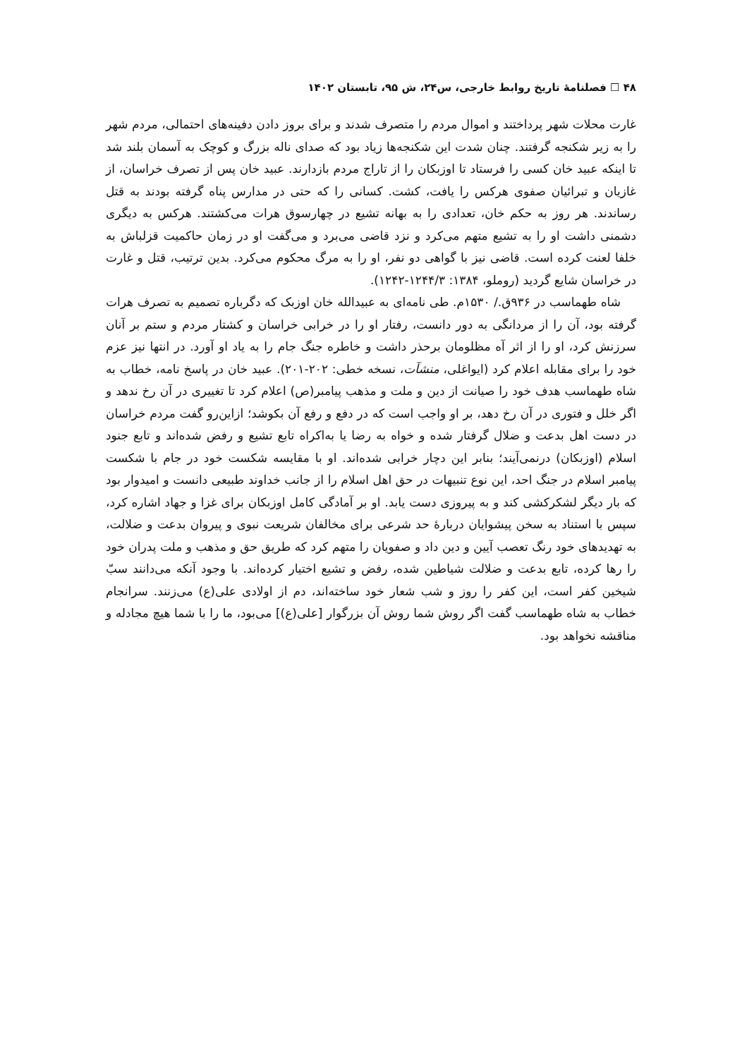۴۸ ☐ فصلنامهٔ تاریخ روابط خارجی، س۲۴، ش ۹۵، تابستان ۱۴۰۲
غارت محلات شهر پرداختند و اموال مردم را متصرف شدند و برای بروز دادن دفینه‌های احتمالی، مردم شهر را به زیر شکنجه گرفتند. چنان شدت این شکنجه‌ها زیاد بود که صدای ناله بزرگ و کوچک به آسمان بلند شد تا اینکه عبید خان کسی را فرستاد تا اوزبکان را از تاراج مردم بازدارند. عبید خان پس از تصرف خراسان، از غازیان و تبرائیان صفوی هرکس را یافت، کشت. کسانی را که حتی در مدارس پناه گرفته بودند به قتل رساندند. هر روز به حکم خان، تعدادی را به بهانه تشیع در چهارسوق هرات می‌کشتند. هرکس به دیگری دشمنی داشت او را به تشیع متهم می‌کرد و نزد قاضی می‌برد و می‌گفت او در زمان حاکمیت قزلباش به خلفا لعنت کرده است. قاضی نیز با گواهی دو نفر، او را به مرگ محکوم می‌کرد. بدین ترتیب، قتل و غارت در خراسان شایع گردید (روملو، ۱۳۸۴: ۱۲۴۴/۳-۱۲۴۲).
شاه طهماسب در ۹۳۶ق./ ۱۵۳۰م. طی نامه‌ای به عبیدالله خان اوزبک که دگرباره تصمیم به تصرف هرات گرفته بود، آن را از مردانگی به دور دانست، رفتار او را در خرابی خراسان و کشتار مردم و ستم بر آنان سرزنش کرد، او را از اثر آه مظلومان برحذر داشت و خاطره جنگ جام را به یاد او آورد. در انتها نیز عزم خود را برای مقابله اعلام کرد (ایواغلی، منشآت، نسخه خطی: ۲۰۲-۲۰۱). عبید خان در پاسخ نامه، خطاب به شاه طهماسب هدف خود را صیانت از دین و ملت و مذهب پیامبر(ص) اعلام کرد تا تغییری در آن رخ ندهد و اگر خلل و فتوری در آن رخ دهد، بر او واجب است که در دفع و رفع آن بکوشد؛ ازاین‌رو گفت مردم خراسان در دست اهل بدعت و ضلال گرفتار شده و خواه به رضا یا به‌اکراه تابع تشیع و رفض شده‌اند و تابع جنود اسلام (اوزبکان) درنمی‌آیند؛ بنابر این دچار خرابی شده‌اند. او با مقایسه شکست خود در جام با شکست پیامبر اسلام در جنگ احد، این نوع تنبیهات در حق اهل اسلام را از جانب خداوند طبیعی دانست و امیدوار بود که بار دیگر لشکرکشی کند و به پیروزی دست یابد. او بر آمادگی کامل اوزبکان برای غزا و جهاد اشاره کرد، سپس با استناد به سخن پیشوایان دربارهٔ حد شرعی برای مخالفان شریعت نبوی و پیروان بدعت و ضلالت، به تهدیدهای خود رنگ تعصب آیین و دین داد و صفویان را متهم کرد که طریق حق و مذهب و ملت پدران خود را رها کرده، تابع بدعت و ضلالت شیاطین شده، رفض و تشیع اختیار کرده‌اند. با وجود آنکه می‌دانند سبّ شیخین کفر است، این کفر را روز و شب شعار خود ساخته‌اند، دم از اولادی علی(ع) می‌زنند. سرانجام خطاب به شاه طهماسب گفت اگر روش شما روش آن بزرگوار [علی(ع)] می‌بود، ما را با شما هیچ مجادله و مناقشه نخواهد بود.